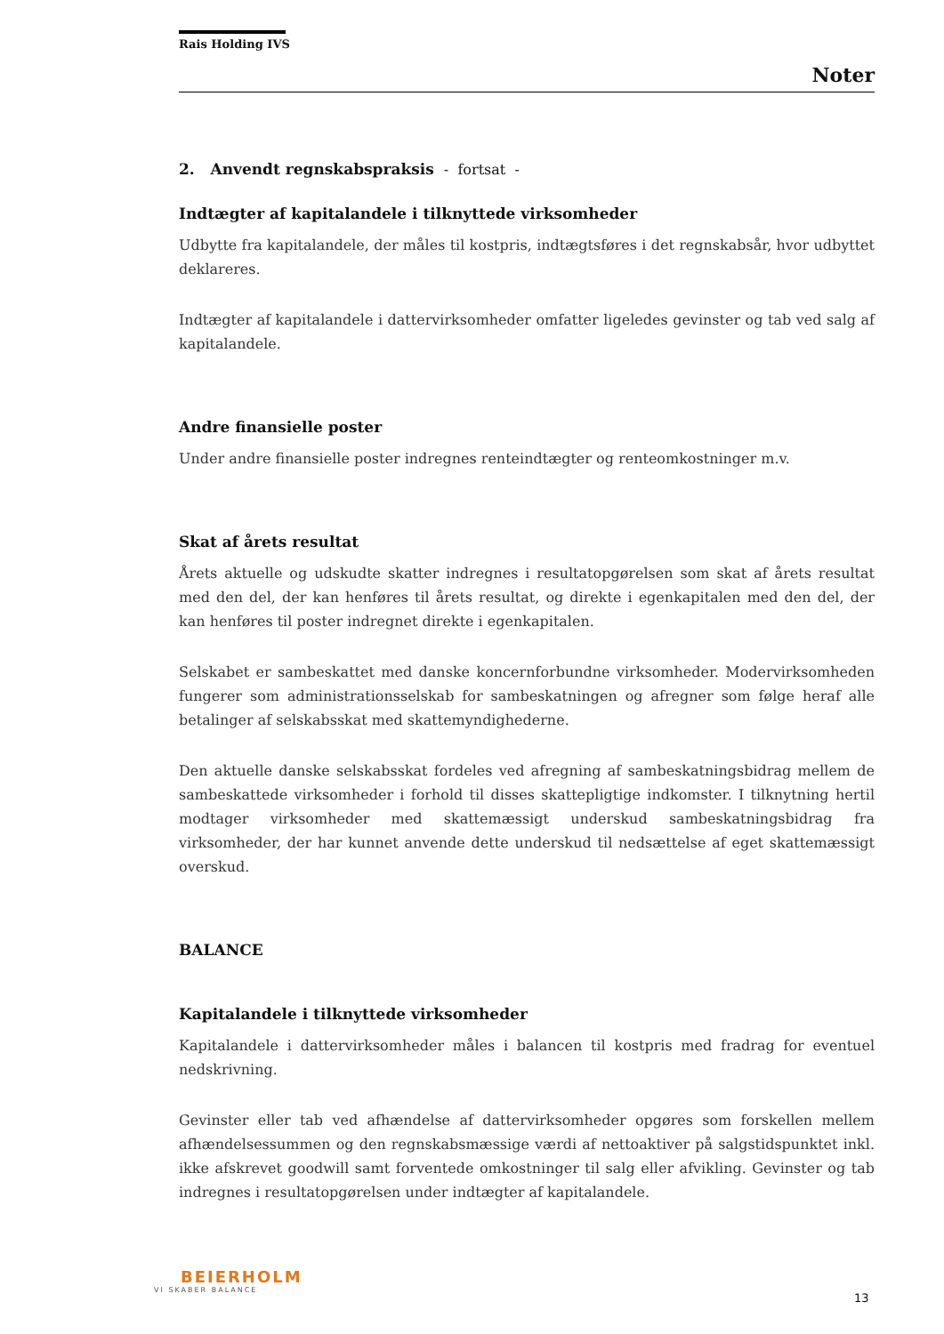Rais Holding IVS
Noter
2. Anvendt regnskabspraksis - fortsat -
Indtægter af kapitalandele i tilknyttede virksomheder
Udbytte fra kapitalandele, der måles til kostpris, indtægtsføres i det regnskabsår, hvor udbyttet deklareres.
Indtægter af kapitalandele i dattervirksomheder omfatter ligeledes gevinster og tab ved salg af kapitalandele.
Andre finansielle poster
Under andre finansielle poster indregnes renteindtægter og renteomkostninger m.v.
Skat af årets resultat
Årets aktuelle og udskudte skatter indregnes i resultatopgørelsen som skat af årets resultat med den del, der kan henføres til årets resultat, og direkte i egenkapitalen med den del, der kan henføres til poster indregnet direkte i egenkapitalen.
Selskabet er sambeskattet med danske koncernforbundne virksomheder. Modervirksomheden fungerer som administrationsselskab for sambeskatningen og afregner som følge heraf alle betalinger af selskabsskat med skattemyndighederne.
Den aktuelle danske selskabsskat fordeles ved afregning af sambeskatningsbidrag mellem de sambeskattede virksomheder i forhold til disses skattepligtige indkomster. I tilknytning hertil modtager virksomheder med skattemæssigt underskud sambeskatningsbidrag fra virksomheder, der har kunnet anvende dette underskud til nedsættelse af eget skattemæssigt overskud.
BALANCE
Kapitalandele i tilknyttede virksomheder
Kapitalandele i dattervirksomheder måles i balancen til kostpris med fradrag for eventuel nedskrivning.
Gevinster eller tab ved afhændelse af dattervirksomheder opgøres som forskellen mellem afhændelsessummen og den regnskabsmæssige værdi af nettoaktiver på salgstidspunktet inkl. ikke afskrevet goodwill samt forventede omkostninger til salg eller afvikling. Gevinster og tab indregnes i resultatopgørelsen under indtægter af kapitalandele.
BEIERHOLM
VI SKABER BALANCE
13